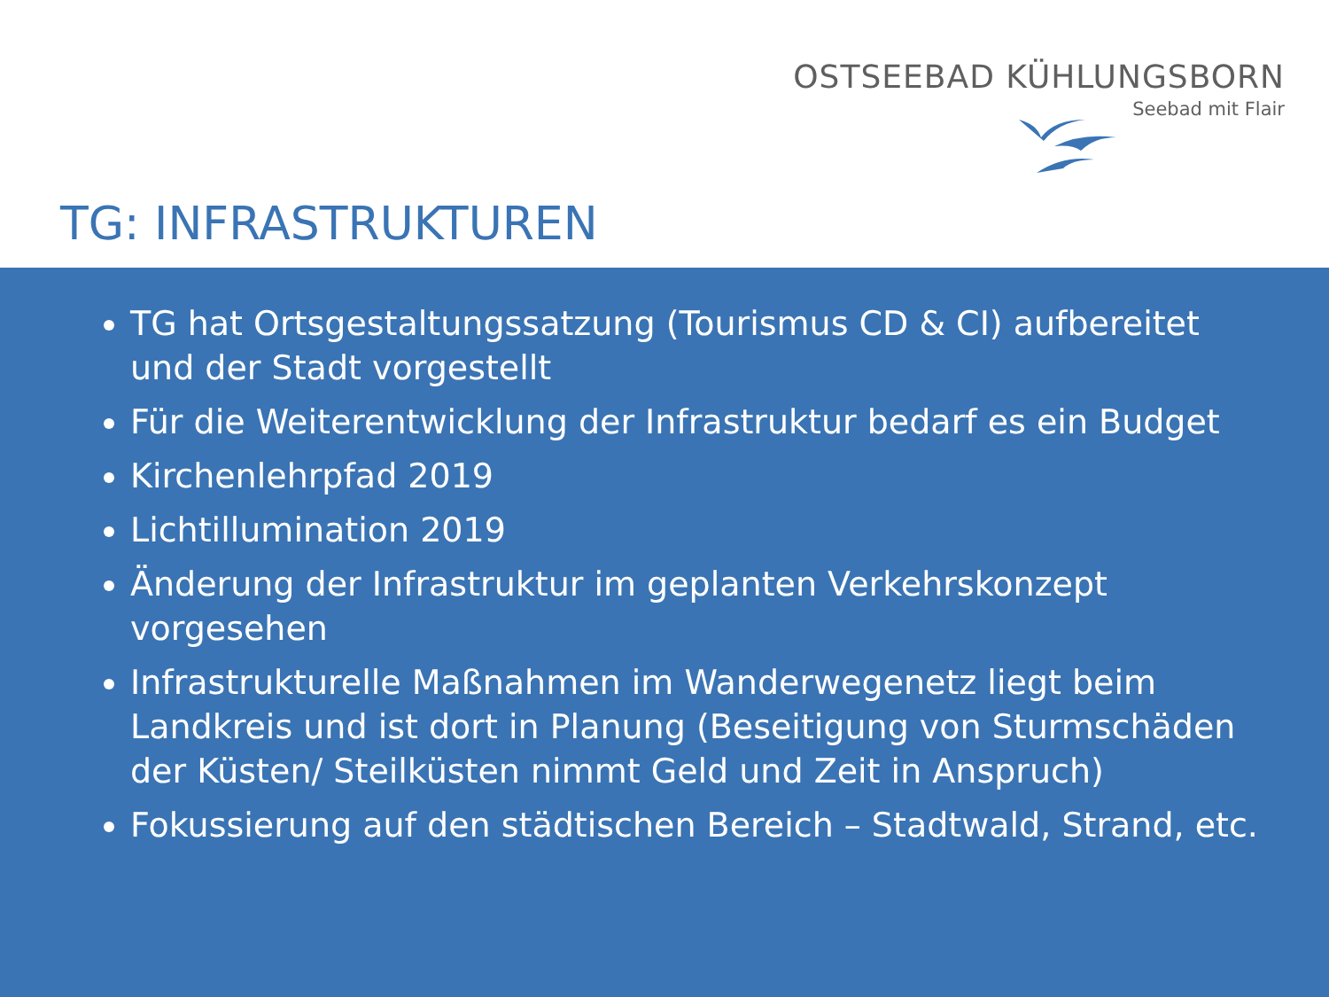OSTSEEBAD KÜHLUNGSBORN
Seebad mit Flair
TG: INFRASTRUKTUREN
TG hat Ortsgestaltungssatzung (Tourismus CD & CI) aufbereitet und der Stadt vorgestellt
Für die Weiterentwicklung der Infrastruktur bedarf es ein Budget
Kirchenlehrpfad 2019
Lichtillumination 2019
Änderung der Infrastruktur im geplanten Verkehrskonzept vorgesehen
Infrastrukturelle Maßnahmen im Wanderwegenetz liegt beim Landkreis und ist dort in Planung (Beseitigung von Sturmschäden der Küsten/ Steilküsten nimmt Geld und Zeit in Anspruch)
Fokussierung auf den städtischen Bereich – Stadtwald, Strand, etc.